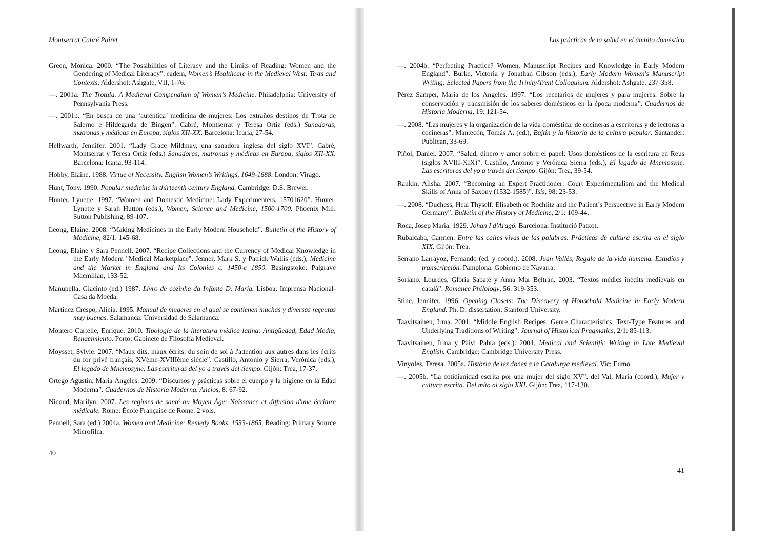Montserrat Cabré Pairet
Green, Monica. 2000. “The Possibilities of Literacy and the Limits of Reading: Women and the Gendering of Medical Literacy”. eadem, Women’s Healthcare in the Medieval West: Texts and Contexts. Aldershot: Ashgate, VII, 1-76.
—. 2001a. The Trotula. A Medieval Compendium of Women’s Medicine. Philadelphia: University of Pennsylvania Press.
—. 2001b. “En busca de una ‘auténtica’ medicina de mujeres: Los extraños destinos de Trota de Salerno e Hildegarda de Bingen”. Cabré, Montserrat y Teresa Ortiz (eds.) Sanadoras, matronas y médicas en Europa, siglos XII-XX. Barcelona: Icaria, 27-54.
Hellwarth, Jennifer. 2001. “Lady Grace Mildmay, una sanadora inglesa del siglo XVI”. Cabré, Montserrat y Teresa Ortiz (eds.) Sanadoras, matronas y médicas en Europa, siglos XII-XX. Barcelona: Icaria, 93-114.
Hobby, Elaine. 1988. Virtue of Necessity. English Women’s Writings, 1649-1688. London: Virago.
Hunt, Tony. 1990. Popular medicine in thirteenth century England. Cambridge: D.S. Brewer.
Hunter, Lynette. 1997. “Women and Domestic Medicine: Lady Experimenters, 15701620”. Hunter, Lynette y Sarah Hutton (eds.), Women, Science and Medicine, 1500-1700. Phoenix Mill: Sutton Publishing, 89-107.
Leong, Elaine. 2008. “Making Medicines in the Early Modern Household”. Bulletin of the History of Medicine, 82/1: 145-68.
Leong, Elaine y Sara Pennell. 2007. “Recipe Collections and the Currency of Medical Knowledge in the Early Modern "Medical Marketplace". Jenner, Mark S. y Patrick Wallis (eds.), Medicine and the Market in England and Its Colonies c. 1450-c 1850. Basingstoke: Palgrave Macmillan, 133-52.
Manupella, Giacinto (ed.) 1987. Livro de cozinha da Infanta D. Maria. Lisboa: Imprensa Nacional-Casa da Moeda.
Martínez Crespo, Alicia. 1995. Manual de mugeres en el qual se contienen muchas y diversas reçeutas muy buenas. Salamanca: Universidad de Salamanca.
Montero Cartelle, Enrique. 2010. Tipología de la literatura médica latina: Antigüedad, Edad Media, Renacimiento. Porto: Gabinete de Filosofía Medieval.
Moysset, Sylvie. 2007. “Maux dits, maux écrits: du soin de soi à l'attention aux autres dans les écrits du for privé français, XVème-XVIIIème siècle”. Castillo, Antonio y Sierra, Verónica (eds.), El legado de Mnemosyne. Las escrituras del yo a través del tiempo. Gijón: Trea, 17-37.
Ortego Agustín, María Ángeles. 2009. “Discursos y prácticas sobre el cuerpo y la higiene en la Edad Moderna”. Cuadernos de Historia Moderna. Anejos, 8: 67-92.
Nicoud, Marilyn. 2007. Les regimes de santé au Moyen Âge: Naissance et diffusion d'une écriture médicale. Rome: École Française de Rome. 2 vols.
Pennell, Sara (ed.) 2004a. Women and Medicine: Remedy Books, 1533-1865. Reading: Primary Source Microfilm.
40
Las prácticas de la salud en el ámbito doméstico
—. 2004b. “Perfecting Practice? Women, Manuscript Recipes and Knowledge in Early Modern England”. Burke, Victoria y Jonathan Gibson (eds.), Early Modern Women's Manuscript Writing: Selected Papers from the Trinity/Trent Colloquium. Aldershot: Ashgate, 237-358.
Pérez Samper, María de los Ángeles. 1997. “Los recetarios de mujeres y para mujeres. Sobre la conservación y transmisión de los saberes domésticos en la época moderna”. Cuadernos de Historia Moderna, 19: 121-54.
—. 2008. “Las mujeres y la organización de la vida doméstica: de cocineras a escritoras y de lectoras a cocineras”. Mantecón, Tomás A. (ed.), Bajtin y la historia de la cultura popular. Santander: Publican, 33-69.
Piñol, Daniel. 2007. “Salud, dinero y amor sobre el papel: Usos domésticos de la escritura en Reus (siglos XVIII-XIX)”. Castillo, Antonio y Verónica Sierra (eds.), El legado de Mnemosyne. Las escrituras del yo a través del tiempo. Gijón: Trea, 39-54.
Rankin, Alisha. 2007. “Becoming an Expert Practitioner: Court Experimentalism and the Medical Skills of Anna of Saxony (1532-1585)”. Isis, 98: 23-53.
—. 2008. “Duchess, Heal Thyself: Elisabeth of Rochlitz and the Patient’s Perspective in Early Modern Germany”. Bulletin of the History of Medicine, 2/1: 109-44.
Roca, Josep Maria. 1929. Johan I d'Aragó. Barcelona: Institució Patxot.
Rubalcaba, Carmen. Entre las calles vivas de las palabras. Prácticas de cultura escrita en el siglo XIX. Gijón: Trea.
Serrano Larráyoz, Fernando (ed. y coord.). 2008. Juan Vallés, Regalo de la vida humana. Estudios y transcripción. Pamplona: Gobierno de Navarra.
Soriano, Lourdes, Glòria Sabaté y Anna Mar Beltrán. 2003. “Textos mèdics inèdits medievals en català”. Romance Philology, 56: 319-353.
Stine, Jennifer. 1996. Opening Closets: The Discovery of Household Medicine in Early Modern England. Ph. D. dissertation: Stanford University.
Taavitsainen, Irma. 2001. “Middle English Recipes. Genre Characteristics, Text-Type Features and Underlying Traditions of Writing”. Journal of Historical Pragmatics, 2/1: 85-113.
Taavitsainen, Irma y Päivi Pahta (eds.). 2004. Medical and Scientific Writing in Late Medieval English. Cambridge: Cambridge University Press.
Vinyoles, Teresa. 2005a. Història de les dones a la Catalunya medieval. Vic: Eumo.
—. 2005b. “La cotidianidad escrita por una mujer del siglo XV”. del Val, María (coord.), Mujer y cultura escrita. Del mito al siglo XXI. Gijón: Trea, 117-130.
41